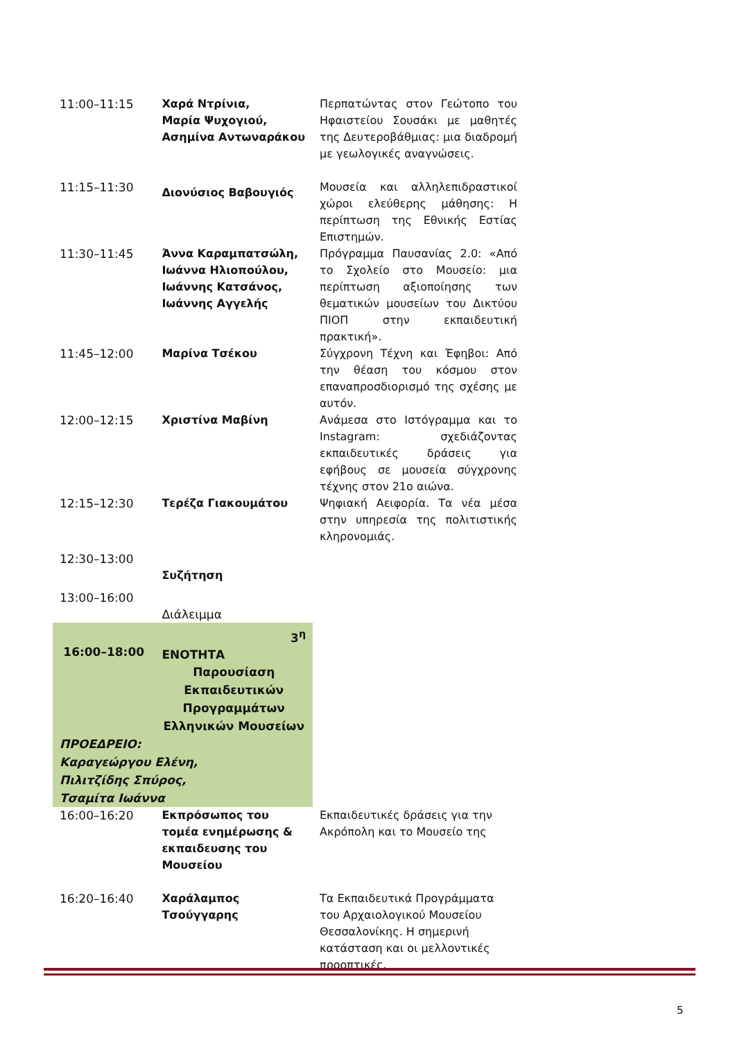| 11:00–11:15 | Χαρά Ντρίνια, Μαρία Ψυχογιού, Ασημίνα Αντωναράκου | Περπατώντας στον Γεώτοπο του Ηφαιστείου Σουσάκι με μαθητές της Δευτεροβάθμιας: μια διαδρομή με γεωλογικές αναγνώσεις. |
| 11:15–11:30 | Διονύσιος Βαβουγιός | Μουσεία και αλληλεπιδραστικοί χώροι ελεύθερης μάθησης: Η περίπτωση της Εθνικής Εστίας Επιστημών. |
| 11:30–11:45 | Άννα Καραμπατσώλη, Ιωάννα Ηλιοπούλου, Ιωάννης Κατσάνος, Ιωάννης Αγγελής | Πρόγραμμα Παυσανίας 2.0: «Από το Σχολείο στο Μουσείο: μια περίπτωση αξιοποίησης των θεματικών μουσείων του Δικτύου ΠΙΟΠ στην εκπαιδευτική πρακτική». |
| 11:45–12:00 | Μαρίνα Τσέκου | Σύγχρονη Τέχνη και Έφηβοι: Από την θέαση του κόσμου στον επαναπροσδιορισμό της σχέσης με αυτόν. |
| 12:00–12:15 | Χριστίνα Μαβίνη | Ανάμεσα στο Ιστόγραμμα και το Instagram: σχεδιάζοντας εκπαιδευτικές δράσεις για εφήβους σε μουσεία σύγχρονης τέχνης στον 21ο αιώνα. |
| 12:15–12:30 | Τερέζα Γιακουμάτου | Ψηφιακή Αειφορία. Τα νέα μέσα στην υπηρεσία της πολιτιστικής κληρονομιάς. |
| 12:30–13:00 | Συζήτηση | |
| 13:00–16:00 | Διάλειμμα | |
| 16:00–18:00 | 3<sup>η</sup> ΕΝΟΤΗΤΑ | |
| | Παρουσίαση Εκπαιδευτικών Προγραμμάτων Ελληνικών Μουσείων | |
| ΠΡΟΕΔΡΕΙΟ: Καραγεώργου Ελένη, Πιλιτζίδης Σπύρος, Τσαμίτα Ιωάννα | | |
| 16:00–16:20 | Εκπρόσωπος του τομέα ενημέρωσης & εκπαιδευσης του Μουσείου | Εκπαιδευτικές δράσεις για την Ακρόπολη και το Μουσείο της |
| 16:20–16:40 | Χαράλαμπος Τσούγγαρης | Τα Εκπαιδευτικά Προγράμματα του Αρχαιολογικού Μουσείου Θεσσαλονίκης. Η σημερινή κατάσταση και οι μελλοντικές προοπτικές. |
5